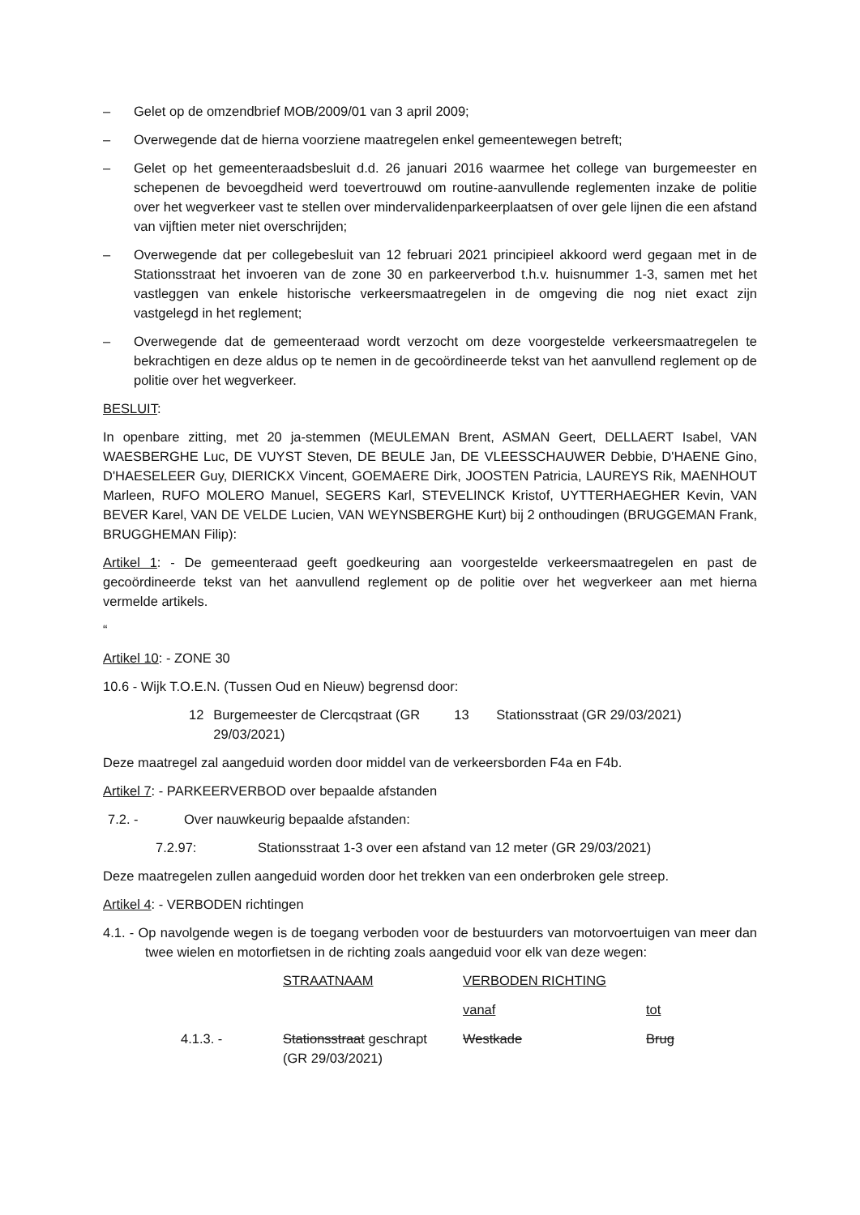– Gelet op de omzendbrief MOB/2009/01 van 3 april 2009;
– Overwegende dat de hierna voorziene maatregelen enkel gemeentewegen betreft;
– Gelet op het gemeenteraadsbesluit d.d. 26 januari 2016 waarmee het college van burgemeester en schepenen de bevoegdheid werd toevertrouwd om routine-aanvullende reglementen inzake de politie over het wegverkeer vast te stellen over mindervalidenparkeerplaatsen of over gele lijnen die een afstand van vijftien meter niet overschrijden;
– Overwegende dat per collegebesluit van 12 februari 2021 principieel akkoord werd gegaan met in de Stationsstraat het invoeren van de zone 30 en parkeerverbod t.h.v. huisnummer 1-3, samen met het vastleggen van enkele historische verkeersmaatregelen in de omgeving die nog niet exact zijn vastgelegd in het reglement;
– Overwegende dat de gemeenteraad wordt verzocht om deze voorgestelde verkeersmaatregelen te bekrachtigen en deze aldus op te nemen in de gecoördineerde tekst van het aanvullend reglement op de politie over het wegverkeer.
BESLUIT:
In openbare zitting, met 20 ja-stemmen (MEULEMAN Brent, ASMAN Geert, DELLAERT Isabel, VAN WAESBERGHE Luc, DE VUYST Steven, DE BEULE Jan, DE VLEESSCHAUWER Debbie, D'HAENE Gino, D'HAESELEER Guy, DIERICKX Vincent, GOEMAERE Dirk, JOOSTEN Patricia, LAUREYS Rik, MAENHOUT Marleen, RUFO MOLERO Manuel, SEGERS Karl, STEVELINCK Kristof, UYTTERHAEGHER Kevin, VAN BEVER Karel, VAN DE VELDE Lucien, VAN WEYNSBERGHE Kurt) bij 2 onthoudingen (BRUGGEMAN Frank, BRUGGHEMAN Filip):
Artikel 1: - De gemeenteraad geeft goedkeuring aan voorgestelde verkeersmaatregelen en past de gecoördineerde tekst van het aanvullend reglement op de politie over het wegverkeer aan met hierna vermelde artikels.
“
Artikel 10: - ZONE 30
10.6 - Wijk T.O.E.N. (Tussen Oud en Nieuw) begrensd door:
| 12 | Burgemeester de Clercqstraat (GR 29/03/2021) | 13 | Stationsstraat (GR 29/03/2021) |
Deze maatregel zal aangeduid worden door middel van de verkeersborden F4a en F4b.
Artikel 7: - PARKEERVERBOD over bepaalde afstanden
7.2. - Over nauwkeurig bepaalde afstanden:
7.2.97: Stationsstraat 1-3 over een afstand van 12 meter (GR 29/03/2021)
Deze maatregelen zullen aangeduid worden door het trekken van een onderbroken gele streep.
Artikel 4: - VERBODEN richtingen
4.1. - Op navolgende wegen is de toegang verboden voor de bestuurders van motorvoertuigen van meer dan twee wielen en motorfietsen in de richting zoals aangeduid voor elk van deze wegen:
| | STRAATNAAM | VERBODEN RICHTING | |
| | | vanaf | tot |
| 4.1.3. - | Stationsstraat geschrapt (GR 29/03/2021) | Westkade | Brug |